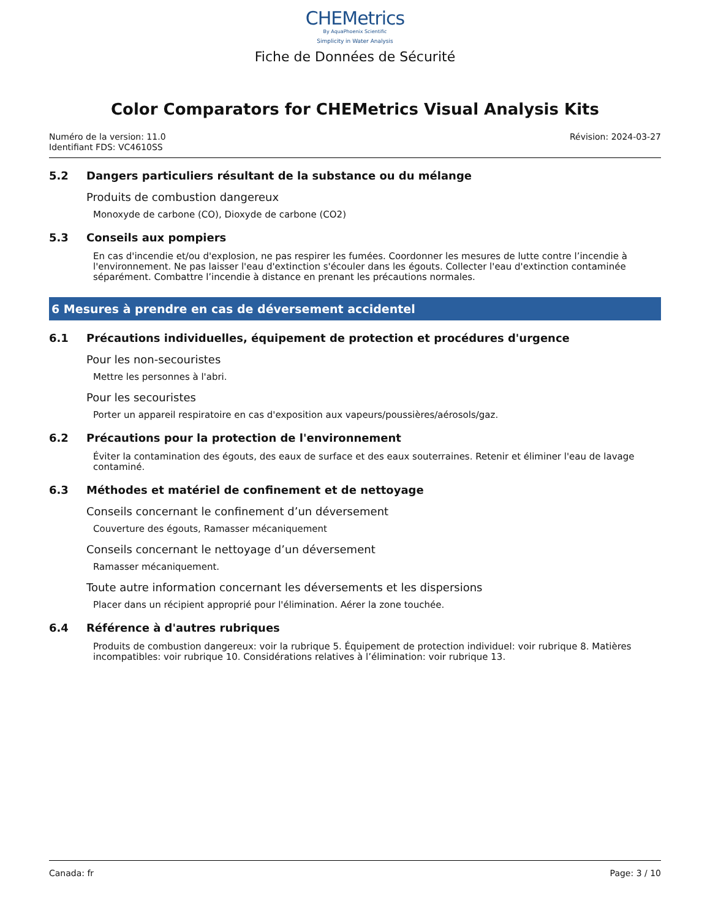CHEMetrics
By AquaPhoenix Scientific
Simplicity in Water Analysis
Fiche de Données de Sécurité
Color Comparators for CHEMetrics Visual Analysis Kits
Numéro de la version: 11.0
Identifiant FDS: VC4610SS
Révision: 2024-03-27
5.2 Dangers particuliers résultant de la substance ou du mélange
Produits de combustion dangereux
Monoxyde de carbone (CO), Dioxyde de carbone (CO2)
5.3 Conseils aux pompiers
En cas d'incendie et/ou d'explosion, ne pas respirer les fumées. Coordonner les mesures de lutte contre l’incendie à l'environnement. Ne pas laisser l'eau d'extinction s'écouler dans les égouts. Collecter l'eau d'extinction contaminée séparément. Combattre l’incendie à distance en prenant les précautions normales.
6 Mesures à prendre en cas de déversement accidentel
6.1 Précautions individuelles, équipement de protection et procédures d'urgence
Pour les non-secouristes
Mettre les personnes à l'abri.
Pour les secouristes
Porter un appareil respiratoire en cas d'exposition aux vapeurs/poussières/aérosols/gaz.
6.2 Précautions pour la protection de l'environnement
Éviter la contamination des égouts, des eaux de surface et des eaux souterraines. Retenir et éliminer l'eau de lavage contaminé.
6.3 Méthodes et matériel de confinement et de nettoyage
Conseils concernant le confinement d’un déversement
Couverture des égouts, Ramasser mécaniquement
Conseils concernant le nettoyage d’un déversement
Ramasser mécaniquement.
Toute autre information concernant les déversements et les dispersions
Placer dans un récipient approprié pour l'élimination. Aérer la zone touchée.
6.4 Référence à d'autres rubriques
Produits de combustion dangereux: voir la rubrique 5. Équipement de protection individuel: voir rubrique 8. Matières incompatibles: voir rubrique 10. Considérations relatives à l’élimination: voir rubrique 13.
Canada: fr Page: 3 / 10